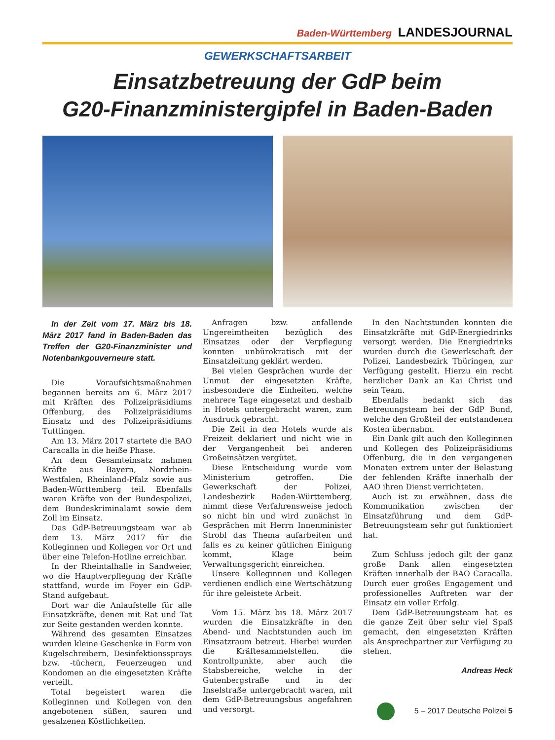Baden-Württemberg LANDESJOURNAL
GEWERKSCHAFTSARBEIT
Einsatzbetreuung der GdP beim
G20-Finanzministergipfel in Baden-Baden
In der Zeit vom 17. März bis 18. März 2017 fand in Baden-Baden das Treffen der G20-Finanzminister und Notenbankgouverneure statt.
Die Voraufsichtsmaßnahmen begannen bereits am 6. März 2017 mit Kräften des Polizeipräsidiums Offenburg, des Polizeipräsidiums Einsatz und des Polizeipräsidiums Tuttlingen.
Am 13. März 2017 startete die BAO Caracalla in die heiße Phase.
An dem Gesamteinsatz nahmen Kräfte aus Bayern, Nordrhein-Westfalen, Rheinland-Pfalz sowie aus Baden-Württemberg teil. Ebenfalls waren Kräfte von der Bundespolizei, dem Bundeskriminalamt sowie dem Zoll im Einsatz.
Das GdP-Betreuungsteam war ab dem 13. März 2017 für die Kolleginnen und Kollegen vor Ort und über eine Telefon-Hotline erreichbar.
In der Rheintalhalle in Sandweier, wo die Hauptverpflegung der Kräfte stattfand, wurde im Foyer ein GdP-Stand aufgebaut.
Dort war die Anlaufstelle für alle Einsatzkräfte, denen mit Rat und Tat zur Seite gestanden werden konnte.
Während des gesamten Einsatzes wurden kleine Geschenke in Form von Kugelschreibern, Desinfektionssprays bzw. -tüchern, Feuerzeugen und Kondomen an die eingesetzten Kräfte verteilt.
Total begeistert waren die Kolleginnen und Kollegen von den angebotenen süßen, sauren und gesalzenen Köstlichkeiten.
Anfragen bzw. anfallende Ungereimtheiten bezüglich des Einsatzes oder der Verpflegung konnten unbürokratisch mit der Einsatzleitung geklärt werden.
Bei vielen Gesprächen wurde der Unmut der eingesetzten Kräfte, insbesondere die Einheiten, welche mehrere Tage eingesetzt und deshalb in Hotels untergebracht waren, zum Ausdruck gebracht.
Die Zeit in den Hotels wurde als Freizeit deklariert und nicht wie in der Vergangenheit bei anderen Großeinsätzen vergütet.
Diese Entscheidung wurde vom Ministerium getroffen. Die Gewerkschaft der Polizei, Landesbezirk Baden-Württemberg, nimmt diese Verfahrensweise jedoch so nicht hin und wird zunächst in Gesprächen mit Herrn Innenminister Strobl das Thema aufarbeiten und falls es zu keiner gütlichen Einigung kommt, Klage beim Verwaltungsgericht einreichen.
Unsere Kolleginnen und Kollegen verdienen endlich eine Wertschätzung für ihre geleistete Arbeit.
Vom 15. März bis 18. März 2017 wurden die Einsatzkräfte in den Abend- und Nachtstunden auch im Einsatzraum betreut. Hierbei wurden die Kräftesammelstellen, die Kontrollpunkte, aber auch die Stabsbereiche, welche in der Gutenbergstraße und in der Inselstraße untergebracht waren, mit dem GdP-Betreuungsbus angefahren und versorgt.
In den Nachtstunden konnten die Einsatzkräfte mit GdP-Energiedrinks versorgt werden. Die Energiedrinks wurden durch die Gewerkschaft der Polizei, Landesbezirk Thüringen, zur Verfügung gestellt. Hierzu ein recht herzlicher Dank an Kai Christ und sein Team.
Ebenfalls bedankt sich das Betreuungsteam bei der GdP Bund, welche den Großteil der entstandenen Kosten übernahm.
Ein Dank gilt auch den Kolleginnen und Kollegen des Polizeipräsidiums Offenburg, die in den vergangenen Monaten extrem unter der Belastung der fehlenden Kräfte innerhalb der AAO ihren Dienst verrichteten.
Auch ist zu erwähnen, dass die Kommunikation zwischen der Einsatzführung und dem GdP-Betreuungsteam sehr gut funktioniert hat.
Zum Schluss jedoch gilt der ganz große Dank allen eingesetzten Kräften innerhalb der BAO Caracalla. Durch euer großes Engagement und professionelles Auftreten war der Einsatz ein voller Erfolg.
Dem GdP-Betreuungsteam hat es die ganze Zeit über sehr viel Spaß gemacht, den eingesetzten Kräften als Ansprechpartner zur Verfügung zu stehen.
Andreas Heck
5 – 2017 Deutsche Polizei 5